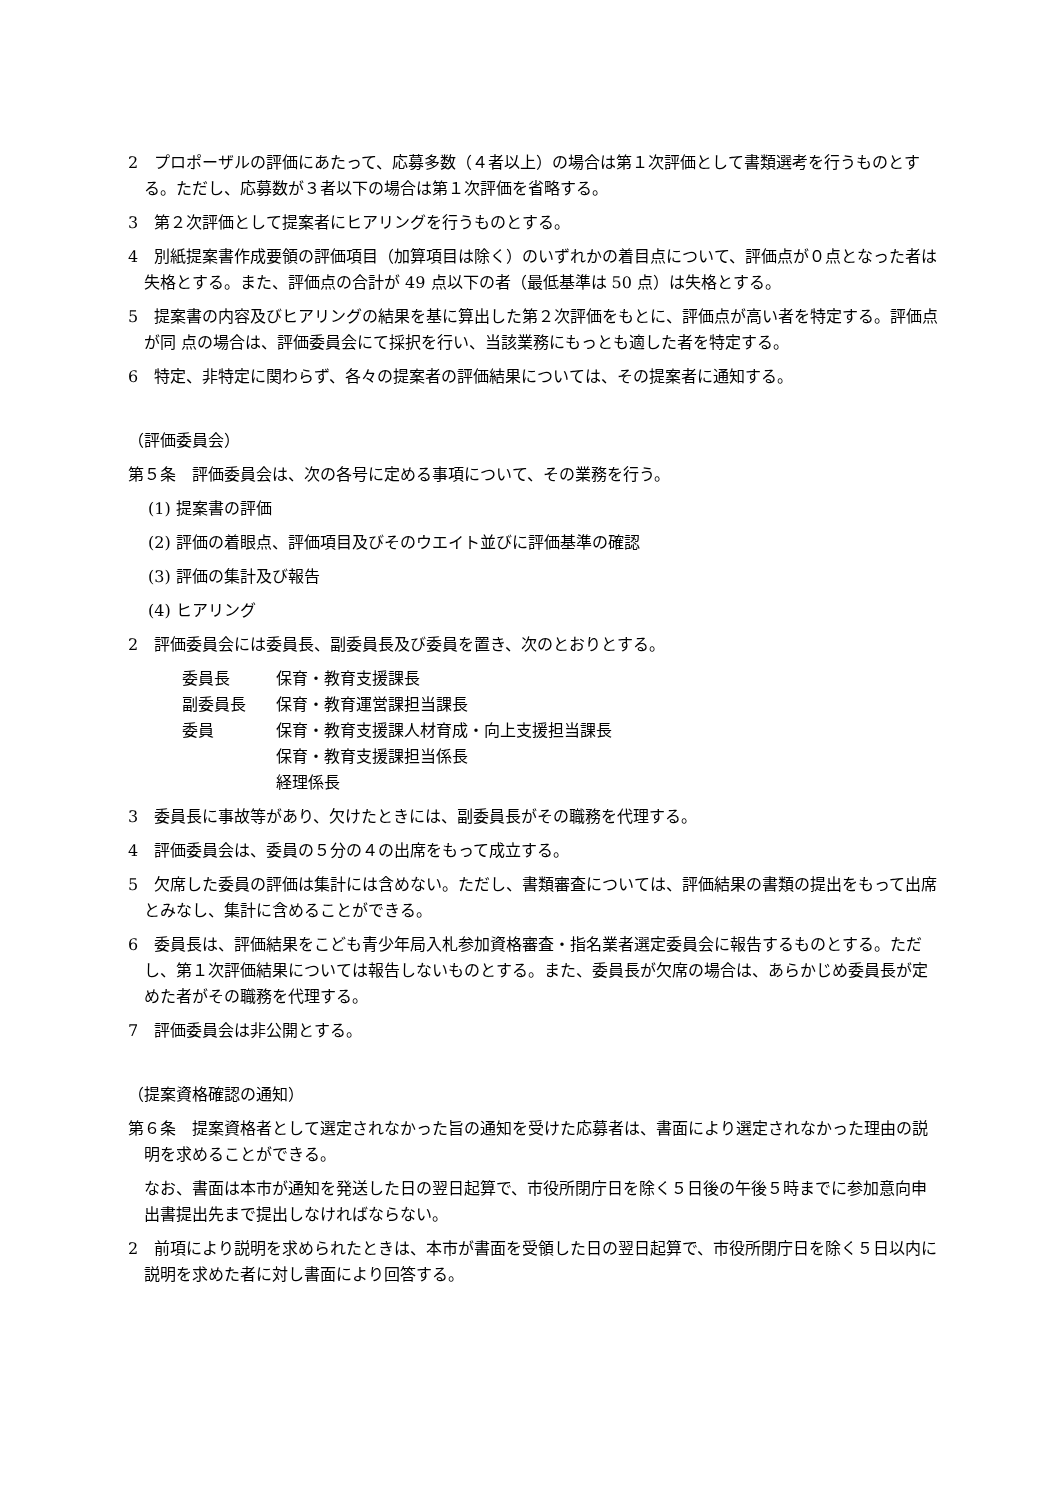2　プロポーザルの評価にあたって、応募多数（４者以上）の場合は第１次評価として書類選考を行うものとする。ただし、応募数が３者以下の場合は第１次評価を省略する。
3　第２次評価として提案者にヒアリングを行うものとする。
4　別紙提案書作成要領の評価項目（加算項目は除く）のいずれかの着目点について、評価点が０点となった者は失格とする。また、評価点の合計が 49 点以下の者（最低基準は 50 点）は失格とする。
5　提案書の内容及びヒアリングの結果を基に算出した第２次評価をもとに、評価点が高い者を特定する。評価点が同 点の場合は、評価委員会にて採択を行い、当該業務にもっとも適した者を特定する。
6　特定、非特定に関わらず、各々の提案者の評価結果については、その提案者に通知する。
（評価委員会）
第５条　評価委員会は、次の各号に定める事項について、その業務を行う。
(1) 提案書の評価
(2) 評価の着眼点、評価項目及びそのウエイト並びに評価基準の確認
(3) 評価の集計及び報告
(4) ヒアリング
2　評価委員会には委員長、副委員長及び委員を置き、次のとおりとする。
委員長 保育・教育支援課長
副委員長 保育・教育運営課担当課長
委員 保育・教育支援課人材育成・向上支援担当課長
保育・教育支援課担当係長
経理係長
3　委員長に事故等があり、欠けたときには、副委員長がその職務を代理する。
4　評価委員会は、委員の５分の４の出席をもって成立する。
5　欠席した委員の評価は集計には含めない。ただし、書類審査については、評価結果の書類の提出をもって出席とみなし、集計に含めることができる。
6　委員長は、評価結果をこども青少年局入札参加資格審査・指名業者選定委員会に報告するものとする。ただし、第１次評価結果については報告しないものとする。また、委員長が欠席の場合は、あらかじめ委員長が定めた者がその職務を代理する。
7　評価委員会は非公開とする。
（提案資格確認の通知）
第６条　提案資格者として選定されなかった旨の通知を受けた応募者は、書面により選定されなかった理由の説明を求めることができる。
　なお、書面は本市が通知を発送した日の翌日起算で、市役所閉庁日を除く５日後の午後５時までに参加意向申出書提出先まで提出しなければならない。
2　前項により説明を求められたときは、本市が書面を受領した日の翌日起算で、市役所閉庁日を除く５日以内に説明を求めた者に対し書面により回答する。